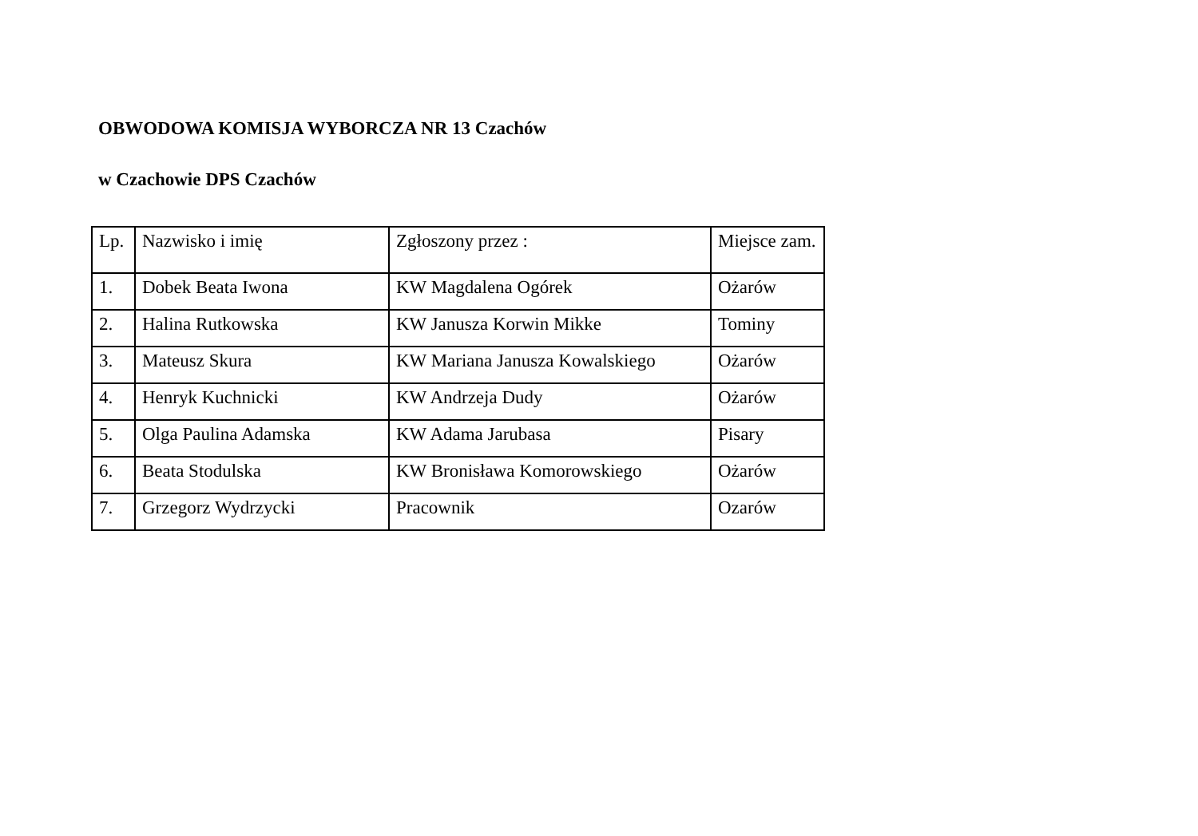OBWODOWA KOMISJA WYBORCZA NR 13 Czachów
w Czachowie DPS Czachów
| Lp. | Nazwisko i imię | Zgłoszony przez : | Miejsce zam. |
| --- | --- | --- | --- |
| 1. | Dobek Beata Iwona | KW Magdalena Ogórek | Ożarów |
| 2. | Halina Rutkowska | KW Janusza Korwin Mikke | Tominy |
| 3. | Mateusz Skura | KW Mariana Janusza Kowalskiego | Ożarów |
| 4. | Henryk Kuchnicki | KW Andrzeja Dudy | Ożarów |
| 5. | Olga Paulina Adamska | KW Adama Jarubasa | Pisary |
| 6. | Beata Stodulska | KW Bronisława Komorowskiego | Ożarów |
| 7. | Grzegorz Wydrzycki | Pracownik | Ozarów |